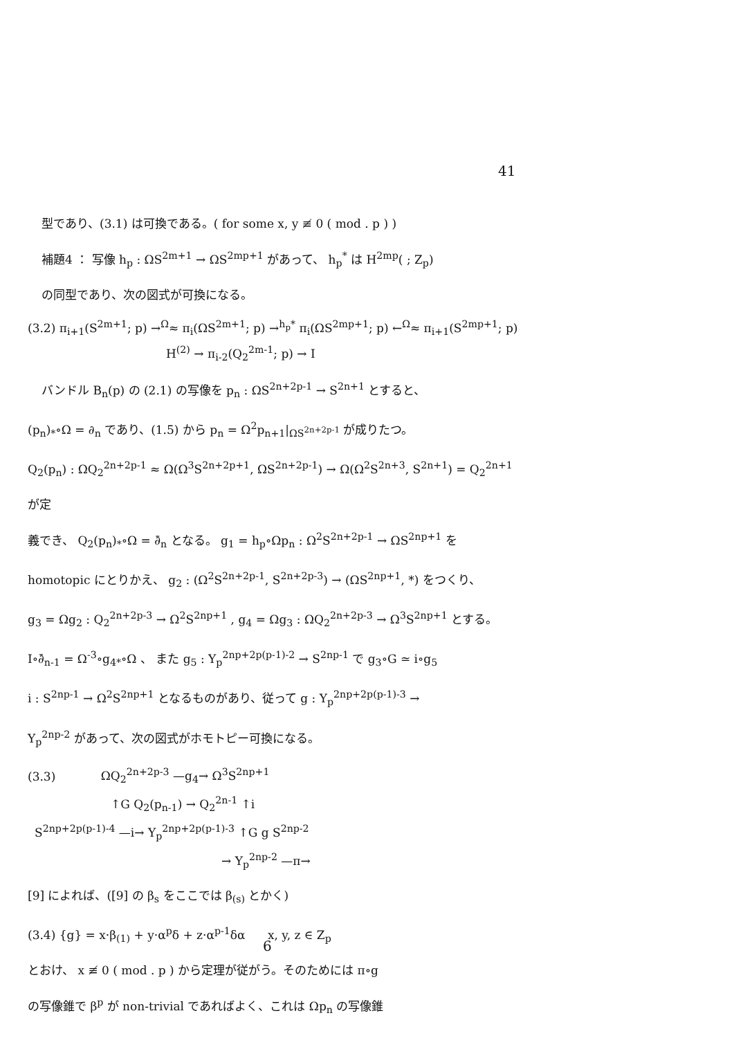41
型であり、(3.1) は可換である。( for some x, y ≢ 0 ( mod . p ) )
補題4 ： 写像 h<sub>p</sub> : ΩS<sup>2m+1</sup> → ΩS<sup>2mp+1</sup> があって、 h<sub>p</sub><sup>*</sup> は H<sup>2mp</sup>( ; Z<sub>p</sub>)
の同型であり、次の図式が可換になる。
(3.2) π<sub>i+1</sub>(S<sup>2m+1</sup>; p) →<sup>Ω</sup>≈ π<sub>i</sub>(ΩS<sup>2m+1</sup>; p) →<sup>h<sub>p</sub>*</sup> π<sub>i</sub>(ΩS<sup>2mp+1</sup>; p) ←<sup>Ω</sup>≈ π<sub>i+1</sub>(S<sup>2mp+1</sup>; p)
H<sup>(2)</sup> → π<sub>i-2</sub>(Q<sub>2</sub><sup>2m-1</sup>; p) → I
バンドル B<sub>n</sub>(p) の (2.1) の写像を p<sub>n</sub> : ΩS<sup>2n+2p-1</sup> → S<sup>2n+1</sup> とすると、
(p<sub>n</sub>)<sub>*</sub>∘Ω = ∂<sub>n</sub> であり、(1.5) から p<sub>n</sub> = Ω<sup>2</sup>p<sub>n+1</sub>|<sub>ΩS<sup>2n+2p-1</sup></sub> が成りたつ。
Q<sub>2</sub>(p<sub>n</sub>) : ΩQ<sub>2</sub><sup>2n+2p-1</sup> ≈ Ω(Ω<sup>3</sup>S<sup>2n+2p+1</sup>, ΩS<sup>2n+2p-1</sup>) → Ω(Ω<sup>2</sup>S<sup>2n+3</sup>, S<sup>2n+1</sup>) = Q<sub>2</sub><sup>2n+1</sup> が定
義でき、 Q<sub>2</sub>(p<sub>n</sub>)<sub>*</sub>∘Ω = ∂̄<sub>n</sub> となる。 g<sub>1</sub> = h<sub>p</sub>∘Ωp<sub>n</sub> : Ω<sup>2</sup>S<sup>2n+2p-1</sup> → ΩS<sup>2np+1</sup> を
homotopic にとりかえ、 g<sub>2</sub> : (Ω<sup>2</sup>S<sup>2n+2p-1</sup>, S<sup>2n+2p-3</sup>) → (ΩS<sup>2np+1</sup>, *) をつくり、
g<sub>3</sub> = Ωg<sub>2</sub> : Q<sub>2</sub><sup>2n+2p-3</sup> → Ω<sup>2</sup>S<sup>2np+1</sup> , g<sub>4</sub> = Ωg<sub>3</sub> : ΩQ<sub>2</sub><sup>2n+2p-3</sup> → Ω<sup>3</sup>S<sup>2np+1</sup> とする。
I∘∂̄<sub>n-1</sub> = Ω<sup>-3</sup>∘g<sub>4*</sub>∘Ω 、 また g<sub>5</sub> : Y<sub>p</sub><sup>2np+2p(p-1)-2</sup> → S<sup>2np-1</sup> で g<sub>3</sub>∘G ≃ i∘g<sub>5</sub>
i : S<sup>2np-1</sup> → Ω<sup>2</sup>S<sup>2np+1</sup> となるものがあり、従って g : Y<sub>p</sub><sup>2np+2p(p-1)-3</sup> →
Y<sub>p</sub><sup>2np-2</sup> があって、次の図式がホモトピー可換になる。
(3.3) ΩQ<sub>2</sub><sup>2n+2p-3</sup> —g<sub>4</sub>→ Ω<sup>3</sup>S<sup>2np+1</sup>
↑G Q<sub>2</sub>(p<sub>n-1</sub>) → Q<sub>2</sub><sup>2n-1</sup> ↑i
S<sup>2np+2p(p-1)-4</sup> —i→ Y<sub>p</sub><sup>2np+2p(p-1)-3</sup> ↑G g S<sup>2np-2</sup>
→ Y<sub>p</sub><sup>2np-2</sup> —π→
[9] によれば、([9] の β<sub>s</sub> をここでは β<sub>(s)</sub> とかく)
(3.4) {g} = x·β<sub>(1)</sub> + y·α<sup>p</sup>δ + z·α<sup>p-1</sup>δα x, y, z ∈ Z<sub>p</sub>
とおけ、 x ≢ 0 ( mod . p ) から定理が従がう。そのためには π∘g
の写像錐で β<sup>p</sup> が non-trivial であればよく、これは Ωp<sub>n</sub> の写像錐
6